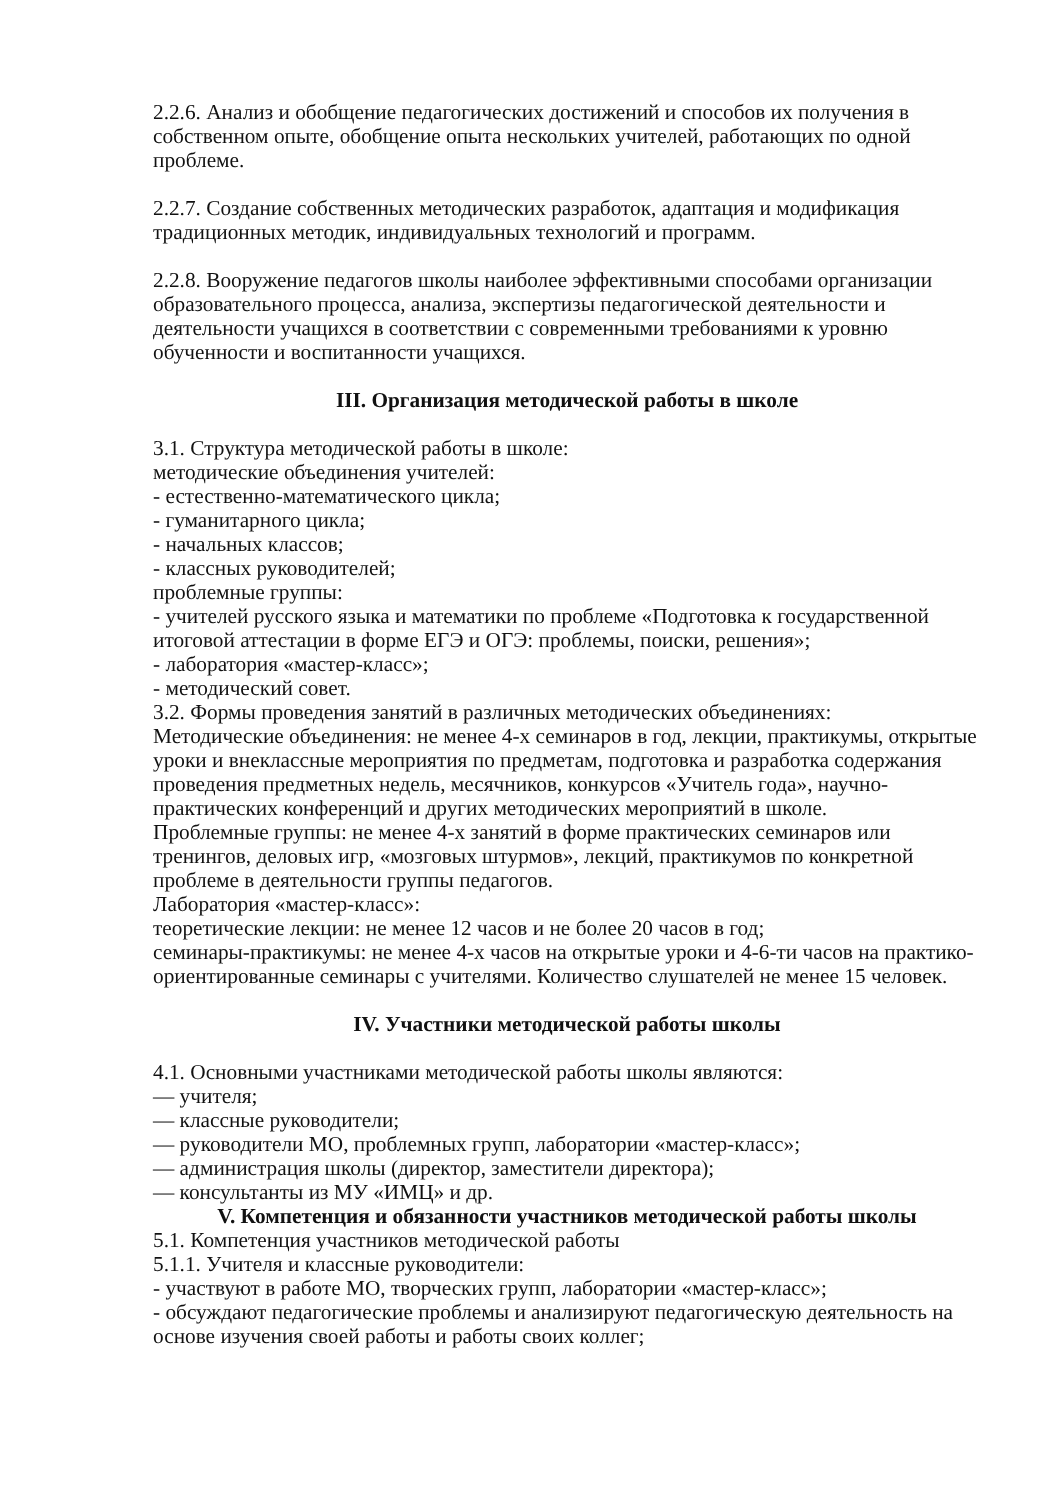2.2.6. Анализ и обобщение педагогических достижений и способов их получения в собственном опыте, обобщение опыта нескольких учителей, работающих по одной проблеме.
2.2.7. Создание собственных методических разработок, адаптация и модификация традиционных методик, индивидуальных технологий и программ.
2.2.8. Вооружение педагогов школы наиболее эффективными способами организации образовательного процесса, анализа, экспертизы педагогической деятельности и деятельности учащихся в соответствии с современными требованиями к уровню обученности и воспитанности учащихся.
III. Организация методической работы в школе
3.1. Структура методической работы в школе:
методические объединения учителей:
- естественно-математического цикла;
- гуманитарного цикла;
- начальных классов;
- классных руководителей;
проблемные группы:
- учителей русского языка и математики по проблеме «Подготовка к государственной итоговой аттестации в форме ЕГЭ и ОГЭ: проблемы, поиски, решения»;
- лаборатория «мастер-класс»;
- методический совет.
3.2. Формы проведения занятий в различных методических объединениях:
Методические объединения: не менее 4-х семинаров в год, лекции, практикумы, открытые уроки и внеклассные мероприятия по предметам, подготовка и разработка содержания проведения предметных недель, месячников, конкурсов «Учитель года», научно-практических конференций и других методических мероприятий в школе.
Проблемные группы: не менее 4-х занятий в форме практических семинаров или тренингов, деловых игр, «мозговых штурмов», лекций, практикумов по конкретной проблеме в деятельности группы педагогов.
Лаборатория «мастер-класс»:
теоретические лекции: не менее 12 часов и не более 20 часов в год;
семинары-практикумы: не менее 4-х часов на открытые уроки и 4-6-ти часов на практико-ориентированные семинары с учителями. Количество слушателей не менее 15 человек.
IV. Участники методической работы школы
4.1. Основными участниками методической работы школы являются:
— учителя;
— классные руководители;
— руководители МО, проблемных групп, лаборатории «мастер-класс»;
— администрация школы (директор, заместители директора);
— консультанты из МУ «ИМЦ» и др.
V. Компетенция и обязанности участников методической работы школы
5.1. Компетенция участников методической работы
5.1.1. Учителя и классные руководители:
- участвуют в работе МО, творческих групп, лаборатории «мастер-класс»;
- обсуждают педагогические проблемы и анализируют педагогическую деятельность на основе изучения своей работы и работы своих коллег;